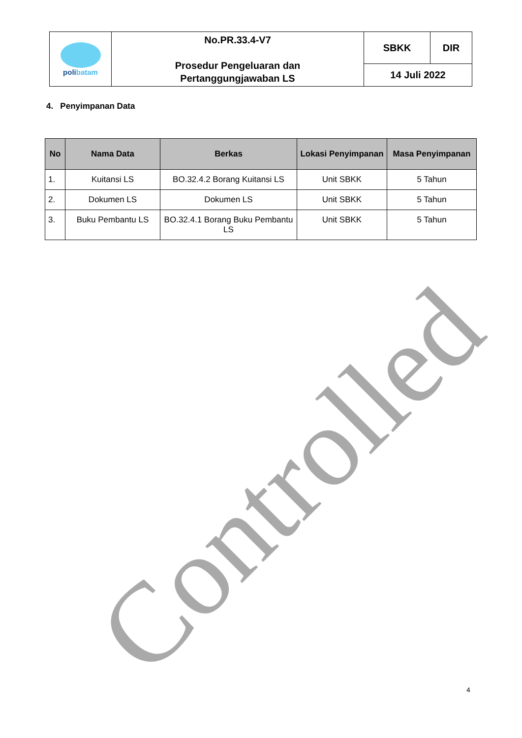Controlled
| poli batam | No.PR.33.4-V7 Prosedur Pengeluaran dan Pertanggungjawaban LS | SBKK | DIR |
| | | 14 Juli 2022 | |
4. Penyimpanan Data
| No | Nama Data | Berkas | Lokasi Penyimpanan | Masa Penyimpanan |
| --- | --- | --- | --- | --- |
| 1. | Kuitansi LS | BO.32.4.2 Borang Kuitansi LS | Unit SBKK | 5 Tahun |
| 2. | Dokumen LS | Dokumen LS | Unit SBKK | 5 Tahun |
| 3. | Buku Pembantu LS | BO.32.4.1 Borang Buku Pembantu LS | Unit SBKK | 5 Tahun |
4